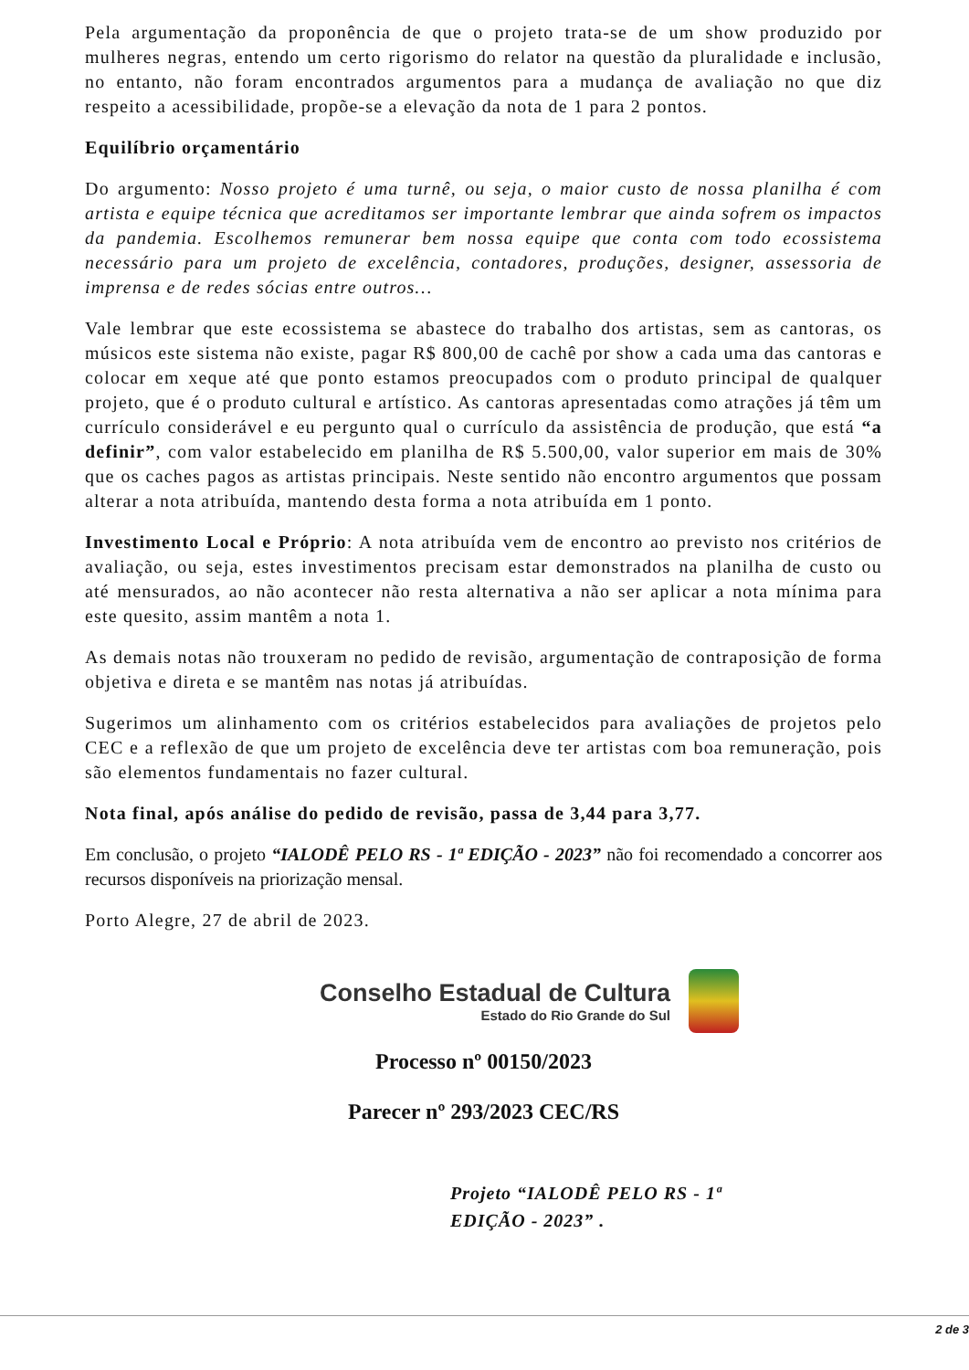Pela argumentação da proponência de que o projeto trata-se de um show produzido por mulheres negras, entendo um certo rigorismo do relator na questão da pluralidade e inclusão, no entanto, não foram encontrados argumentos para a mudança de avaliação no que diz respeito a acessibilidade, propõe-se a elevação da nota de 1 para 2 pontos.
Equilíbrio orçamentário
Do argumento: Nosso projeto é uma turnê, ou seja, o maior custo de nossa planilha é com artista e equipe técnica que acreditamos ser importante lembrar que ainda sofrem os impactos da pandemia. Escolhemos remunerar bem nossa equipe que conta com todo ecossistema necessário para um projeto de excelência, contadores, produções, designer, assessoria de imprensa e de redes sócias entre outros…
Vale lembrar que este ecossistema se abastece do trabalho dos artistas, sem as cantoras, os músicos este sistema não existe, pagar R$ 800,00 de cachê por show a cada uma das cantoras e colocar em xeque até que ponto estamos preocupados com o produto principal de qualquer projeto, que é o produto cultural e artístico. As cantoras apresentadas como atrações já têm um currículo considerável e eu pergunto qual o currículo da assistência de produção, que está “a definir”, com valor estabelecido em planilha de R$ 5.500,00, valor superior em mais de 30% que os caches pagos as artistas principais. Neste sentido não encontro argumentos que possam alterar a nota atribuída, mantendo desta forma a nota atribuída em 1 ponto.
Investimento Local e Próprio: A nota atribuída vem de encontro ao previsto nos critérios de avaliação, ou seja, estes investimentos precisam estar demonstrados na planilha de custo ou até mensurados, ao não acontecer não resta alternativa a não ser aplicar a nota mínima para este quesito, assim mantêm a nota 1.
As demais notas não trouxeram no pedido de revisão, argumentação de contraposição de forma objetiva e direta e se mantêm nas notas já atribuídas.
Sugerimos um alinhamento com os critérios estabelecidos para avaliações de projetos pelo CEC e a reflexão de que um projeto de excelência deve ter artistas com boa remuneração, pois são elementos fundamentais no fazer cultural.
Nota final, após análise do pedido de revisão, passa de 3,44 para 3,77.
Em conclusão, o projeto “IALODÊ PELO RS - 1ª EDIÇÃO - 2023” não foi recomendado a concorrer aos recursos disponíveis na priorização mensal.
Porto Alegre, 27 de abril de 2023.
Conselho Estadual de Cultura
Estado do Rio Grande do Sul
Processo nº 00150/2023
Parecer nº 293/2023 CEC/RS
Projeto “IALODÊ PELO RS - 1ª
EDIÇÃO - 2023” .
2 de 3